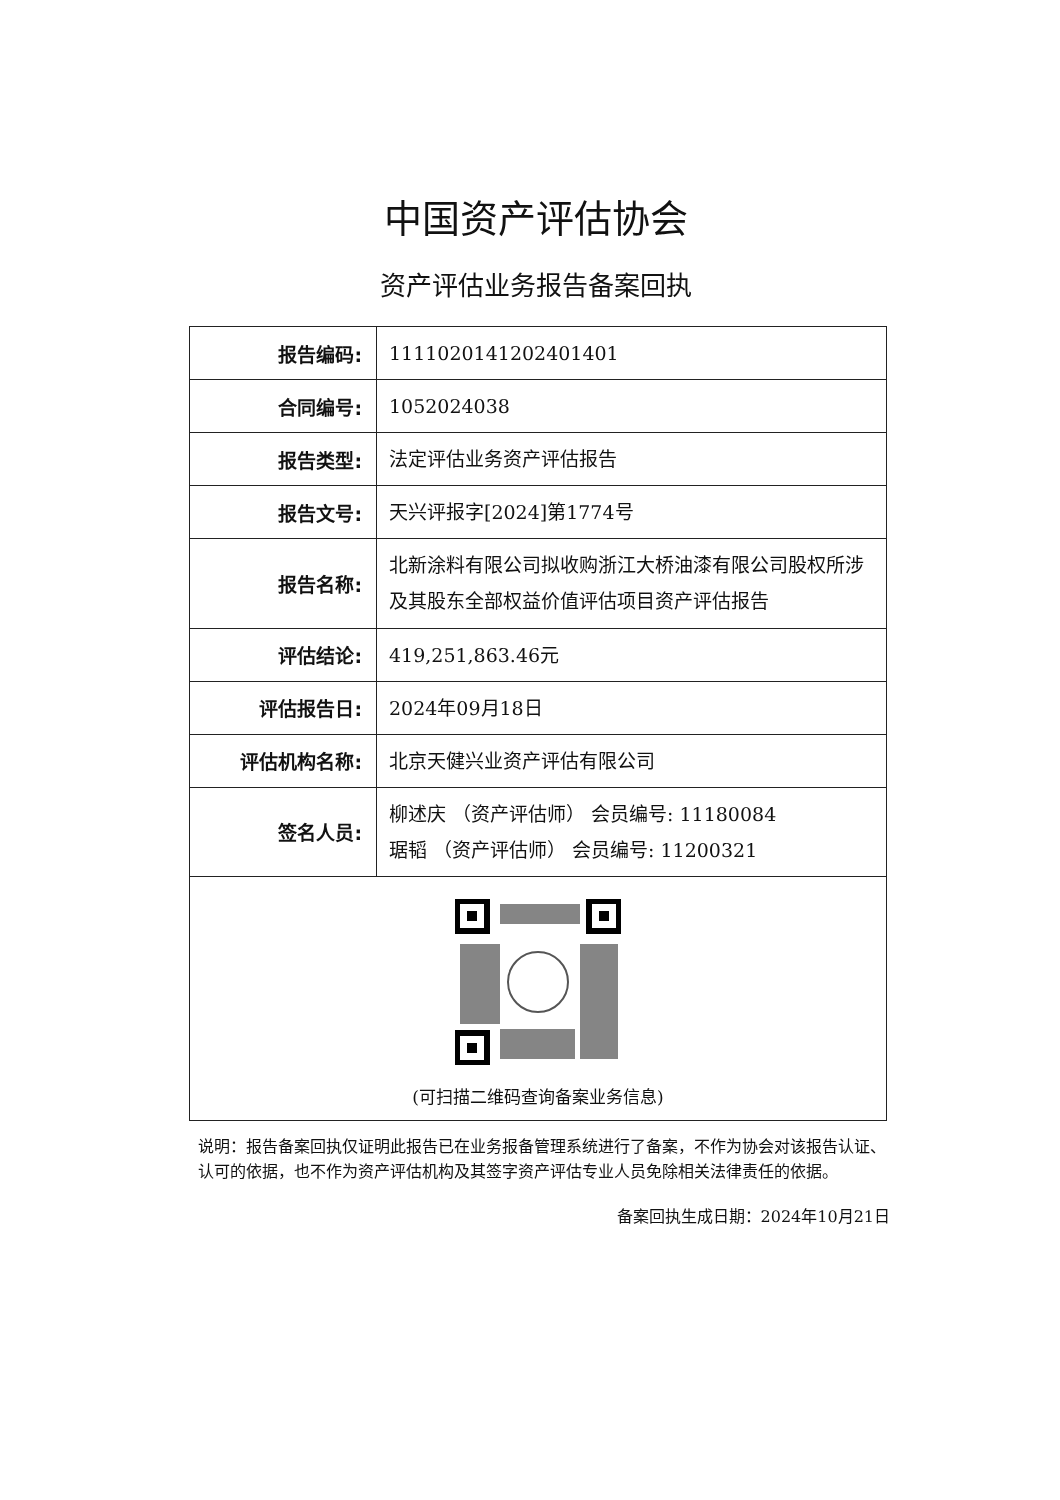中国资产评估协会
资产评估业务报告备案回执
| 报告编码: | 1111020141202401401 |
| 合同编号: | 1052024038 |
| 报告类型: | 法定评估业务资产评估报告 |
| 报告文号: | 天兴评报字[2024]第1774号 |
| 报告名称: | 北新涂料有限公司拟收购浙江大桥油漆有限公司股权所涉及其股东全部权益价值评估项目资产评估报告 |
| 评估结论: | 419,251,863.46元 |
| 评估报告日: | 2024年09月18日 |
| 评估机构名称: | 北京天健兴业资产评估有限公司 |
| 签名人员: | 柳述庆 （资产评估师） 会员编号: 11180084 琚韬 （资产评估师） 会员编号: 11200321 |
| (可扫描二维码查询备案业务信息) | |
说明：报告备案回执仅证明此报告已在业务报备管理系统进行了备案，不作为协会对该报告认证、认可的依据，也不作为资产评估机构及其签字资产评估专业人员免除相关法律责任的依据。
备案回执生成日期：2024年10月21日